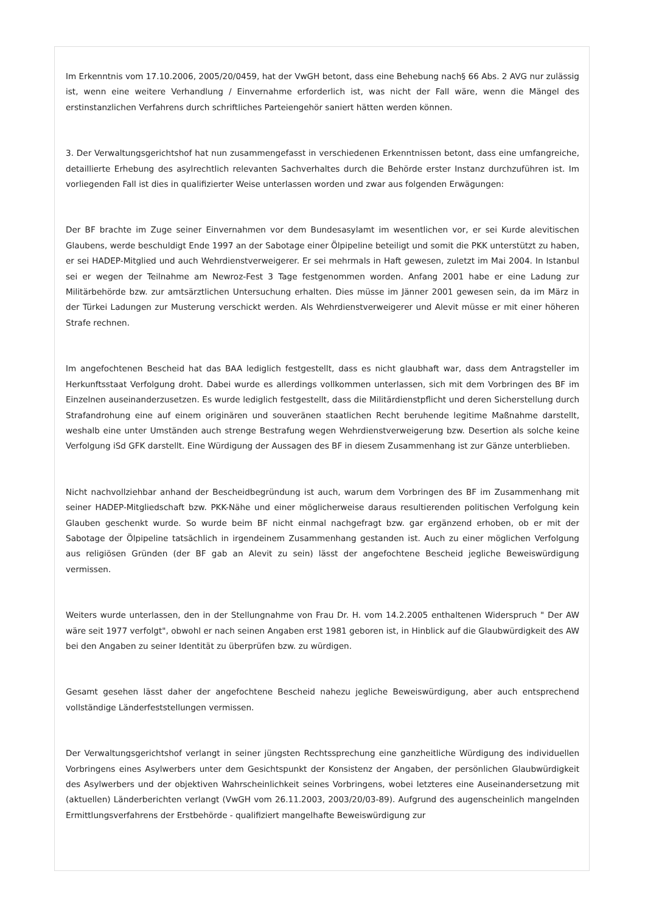Im Erkenntnis vom 17.10.2006, 2005/20/0459, hat der VwGH betont, dass eine Behebung nach§ 66 Abs. 2 AVG nur zulässig ist, wenn eine weitere Verhandlung / Einvernahme erforderlich ist, was nicht der Fall wäre, wenn die Mängel des erstinstanzlichen Verfahrens durch schriftliches Parteiengehör saniert hätten werden können.
3. Der Verwaltungsgerichtshof hat nun zusammengefasst in verschiedenen Erkenntnissen betont, dass eine umfangreiche, detaillierte Erhebung des asylrechtlich relevanten Sachverhaltes durch die Behörde erster Instanz durchzuführen ist. Im vorliegenden Fall ist dies in qualifizierter Weise unterlassen worden und zwar aus folgenden Erwägungen:
Der BF brachte im Zuge seiner Einvernahmen vor dem Bundesasylamt im wesentlichen vor, er sei Kurde alevitischen Glaubens, werde beschuldigt Ende 1997 an der Sabotage einer Ölpipeline beteiligt und somit die PKK unterstützt zu haben, er sei HADEP-Mitglied und auch Wehrdienstverweigerer. Er sei mehrmals in Haft gewesen, zuletzt im Mai 2004. In Istanbul sei er wegen der Teilnahme am Newroz-Fest 3 Tage festgenommen worden. Anfang 2001 habe er eine Ladung zur Militärbehörde bzw. zur amtsärztlichen Untersuchung erhalten. Dies müsse im Jänner 2001 gewesen sein, da im März in der Türkei Ladungen zur Musterung verschickt werden. Als Wehrdienstverweigerer und Alevit müsse er mit einer höheren Strafe rechnen.
Im angefochtenen Bescheid hat das BAA lediglich festgestellt, dass es nicht glaubhaft war, dass dem Antragsteller im Herkunftsstaat Verfolgung droht. Dabei wurde es allerdings vollkommen unterlassen, sich mit dem Vorbringen des BF im Einzelnen auseinanderzusetzen. Es wurde lediglich festgestellt, dass die Militärdienstpflicht und deren Sicherstellung durch Strafandrohung eine auf einem originären und souveränen staatlichen Recht beruhende legitime Maßnahme darstellt, weshalb eine unter Umständen auch strenge Bestrafung wegen Wehrdienstverweigerung bzw. Desertion als solche keine Verfolgung iSd GFK darstellt. Eine Würdigung der Aussagen des BF in diesem Zusammenhang ist zur Gänze unterblieben.
Nicht nachvollziehbar anhand der Bescheidbegründung ist auch, warum dem Vorbringen des BF im Zusammenhang mit seiner HADEP-Mitgliedschaft bzw. PKK-Nähe und einer möglicherweise daraus resultierenden politischen Verfolgung kein Glauben geschenkt wurde. So wurde beim BF nicht einmal nachgefragt bzw. gar ergänzend erhoben, ob er mit der Sabotage der Ölpipeline tatsächlich in irgendeinem Zusammenhang gestanden ist. Auch zu einer möglichen Verfolgung aus religiösen Gründen (der BF gab an Alevit zu sein) lässt der angefochtene Bescheid jegliche Beweiswürdigung vermissen.
Weiters wurde unterlassen, den in der Stellungnahme von Frau Dr. H. vom 14.2.2005 enthaltenen Widerspruch " Der AW wäre seit 1977 verfolgt", obwohl er nach seinen Angaben erst 1981 geboren ist, in Hinblick auf die Glaubwürdigkeit des AW bei den Angaben zu seiner Identität zu überprüfen bzw. zu würdigen.
Gesamt gesehen lässt daher der angefochtene Bescheid nahezu jegliche Beweiswürdigung, aber auch entsprechend vollständige Länderfeststellungen vermissen.
Der Verwaltungsgerichtshof verlangt in seiner jüngsten Rechtssprechung eine ganzheitliche Würdigung des individuellen Vorbringens eines Asylwerbers unter dem Gesichtspunkt der Konsistenz der Angaben, der persönlichen Glaubwürdigkeit des Asylwerbers und der objektiven Wahrscheinlichkeit seines Vorbringens, wobei letzteres eine Auseinandersetzung mit (aktuellen) Länderberichten verlangt (VwGH vom 26.11.2003, 2003/20/03-89). Aufgrund des augenscheinlich mangelnden Ermittlungsverfahrens der Erstbehörde - qualifiziert mangelhafte Beweiswürdigung zur